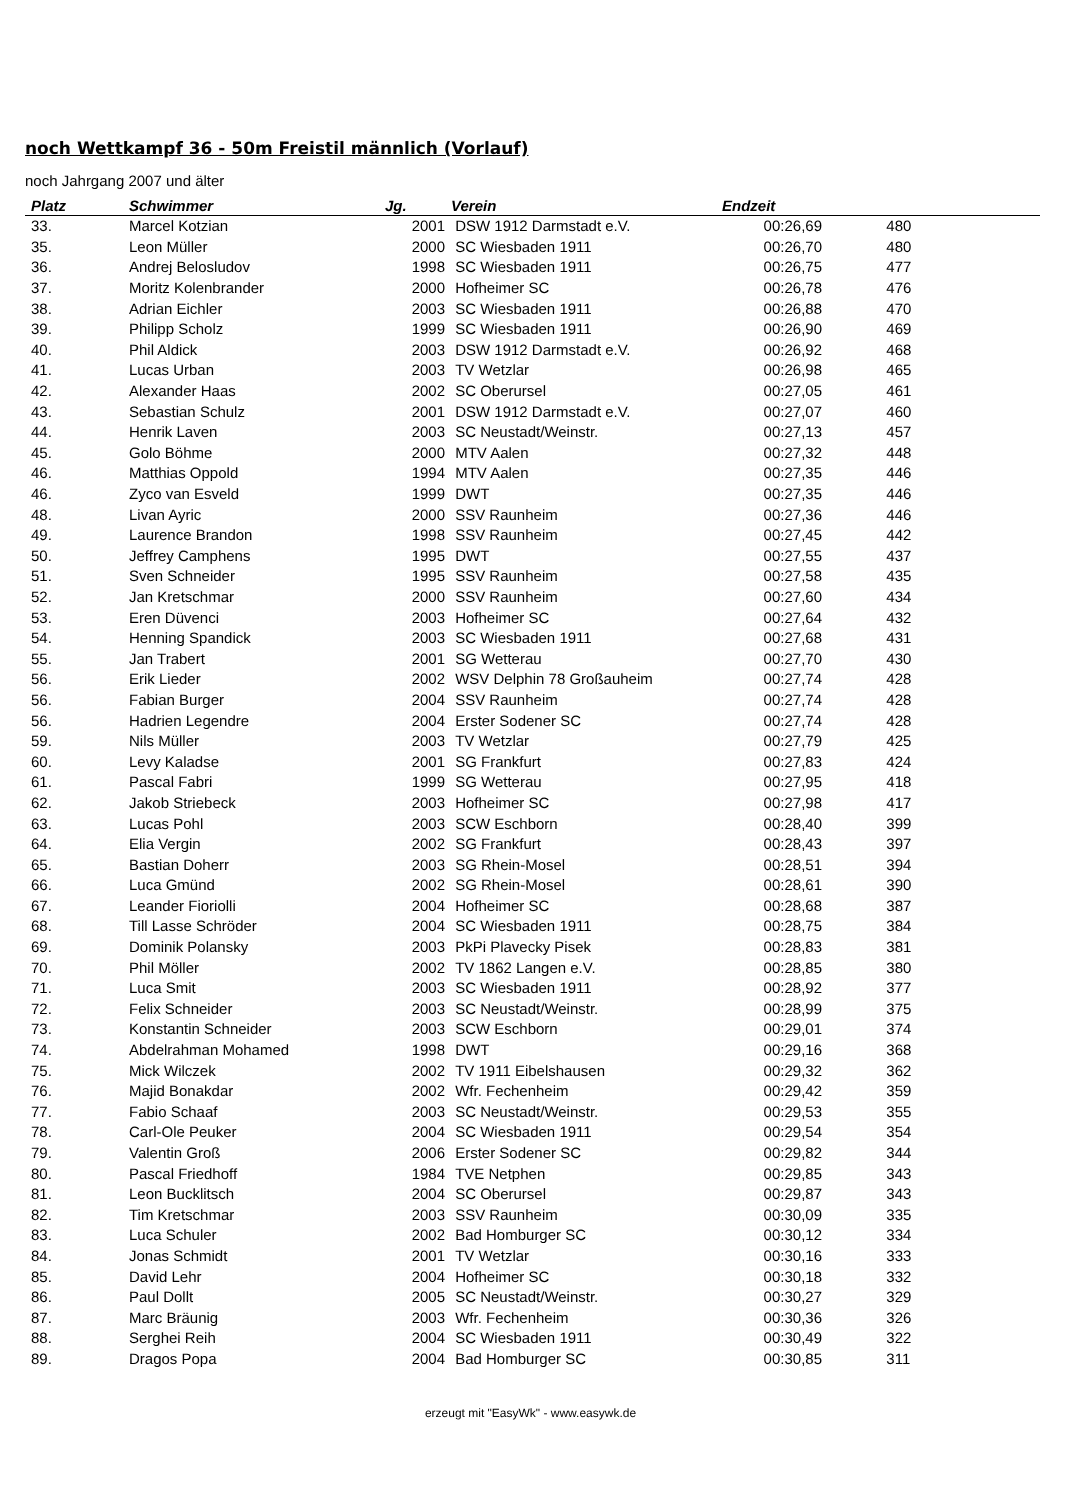noch Wettkampf 36 - 50m Freistil männlich (Vorlauf)
noch Jahrgang 2007 und älter
| Platz | Schwimmer | Jg. | Verein | Endzeit | |
| --- | --- | --- | --- | --- | --- |
| 33. | Marcel Kotzian | 2001 | DSW 1912 Darmstadt e.V. | 00:26,69 | 480 |
| 35. | Leon Müller | 2000 | SC Wiesbaden 1911 | 00:26,70 | 480 |
| 36. | Andrej Belosludov | 1998 | SC Wiesbaden 1911 | 00:26,75 | 477 |
| 37. | Moritz Kolenbrander | 2000 | Hofheimer SC | 00:26,78 | 476 |
| 38. | Adrian Eichler | 2003 | SC Wiesbaden 1911 | 00:26,88 | 470 |
| 39. | Philipp Scholz | 1999 | SC Wiesbaden 1911 | 00:26,90 | 469 |
| 40. | Phil Aldick | 2003 | DSW 1912 Darmstadt e.V. | 00:26,92 | 468 |
| 41. | Lucas Urban | 2003 | TV Wetzlar | 00:26,98 | 465 |
| 42. | Alexander Haas | 2002 | SC Oberursel | 00:27,05 | 461 |
| 43. | Sebastian Schulz | 2001 | DSW 1912 Darmstadt e.V. | 00:27,07 | 460 |
| 44. | Henrik Laven | 2003 | SC Neustadt/Weinstr. | 00:27,13 | 457 |
| 45. | Golo Böhme | 2000 | MTV Aalen | 00:27,32 | 448 |
| 46. | Matthias Oppold | 1994 | MTV Aalen | 00:27,35 | 446 |
| 46. | Zyco van Esveld | 1999 | DWT | 00:27,35 | 446 |
| 48. | Livan Ayric | 2000 | SSV Raunheim | 00:27,36 | 446 |
| 49. | Laurence Brandon | 1998 | SSV Raunheim | 00:27,45 | 442 |
| 50. | Jeffrey Camphens | 1995 | DWT | 00:27,55 | 437 |
| 51. | Sven Schneider | 1995 | SSV Raunheim | 00:27,58 | 435 |
| 52. | Jan Kretschmar | 2000 | SSV Raunheim | 00:27,60 | 434 |
| 53. | Eren Düvenci | 2003 | Hofheimer SC | 00:27,64 | 432 |
| 54. | Henning Spandick | 2003 | SC Wiesbaden 1911 | 00:27,68 | 431 |
| 55. | Jan Trabert | 2001 | SG Wetterau | 00:27,70 | 430 |
| 56. | Erik Lieder | 2002 | WSV Delphin 78 Großauheim | 00:27,74 | 428 |
| 56. | Fabian Burger | 2004 | SSV Raunheim | 00:27,74 | 428 |
| 56. | Hadrien Legendre | 2004 | Erster Sodener SC | 00:27,74 | 428 |
| 59. | Nils Müller | 2003 | TV Wetzlar | 00:27,79 | 425 |
| 60. | Levy Kaladse | 2001 | SG Frankfurt | 00:27,83 | 424 |
| 61. | Pascal Fabri | 1999 | SG Wetterau | 00:27,95 | 418 |
| 62. | Jakob Striebeck | 2003 | Hofheimer SC | 00:27,98 | 417 |
| 63. | Lucas Pohl | 2003 | SCW Eschborn | 00:28,40 | 399 |
| 64. | Elia Vergin | 2002 | SG Frankfurt | 00:28,43 | 397 |
| 65. | Bastian Doherr | 2003 | SG Rhein-Mosel | 00:28,51 | 394 |
| 66. | Luca Gmünd | 2002 | SG Rhein-Mosel | 00:28,61 | 390 |
| 67. | Leander Fioriolli | 2004 | Hofheimer SC | 00:28,68 | 387 |
| 68. | Till Lasse Schröder | 2004 | SC Wiesbaden 1911 | 00:28,75 | 384 |
| 69. | Dominik Polansky | 2003 | PkPi Plavecky Pisek | 00:28,83 | 381 |
| 70. | Phil Möller | 2002 | TV 1862 Langen e.V. | 00:28,85 | 380 |
| 71. | Luca Smit | 2003 | SC Wiesbaden 1911 | 00:28,92 | 377 |
| 72. | Felix Schneider | 2003 | SC Neustadt/Weinstr. | 00:28,99 | 375 |
| 73. | Konstantin Schneider | 2003 | SCW Eschborn | 00:29,01 | 374 |
| 74. | Abdelrahman Mohamed | 1998 | DWT | 00:29,16 | 368 |
| 75. | Mick Wilczek | 2002 | TV 1911 Eibelshausen | 00:29,32 | 362 |
| 76. | Majid Bonakdar | 2002 | Wfr. Fechenheim | 00:29,42 | 359 |
| 77. | Fabio Schaaf | 2003 | SC Neustadt/Weinstr. | 00:29,53 | 355 |
| 78. | Carl-Ole Peuker | 2004 | SC Wiesbaden 1911 | 00:29,54 | 354 |
| 79. | Valentin Groß | 2006 | Erster Sodener SC | 00:29,82 | 344 |
| 80. | Pascal Friedhoff | 1984 | TVE Netphen | 00:29,85 | 343 |
| 81. | Leon Bucklitsch | 2004 | SC Oberursel | 00:29,87 | 343 |
| 82. | Tim Kretschmar | 2003 | SSV Raunheim | 00:30,09 | 335 |
| 83. | Luca Schuler | 2002 | Bad Homburger SC | 00:30,12 | 334 |
| 84. | Jonas Schmidt | 2001 | TV Wetzlar | 00:30,16 | 333 |
| 85. | David Lehr | 2004 | Hofheimer SC | 00:30,18 | 332 |
| 86. | Paul Dollt | 2005 | SC Neustadt/Weinstr. | 00:30,27 | 329 |
| 87. | Marc Bräunig | 2003 | Wfr. Fechenheim | 00:30,36 | 326 |
| 88. | Serghei Reih | 2004 | SC Wiesbaden 1911 | 00:30,49 | 322 |
| 89. | Dragos Popa | 2004 | Bad Homburger SC | 00:30,85 | 311 |
erzeugt mit "EasyWk" - www.easywk.de